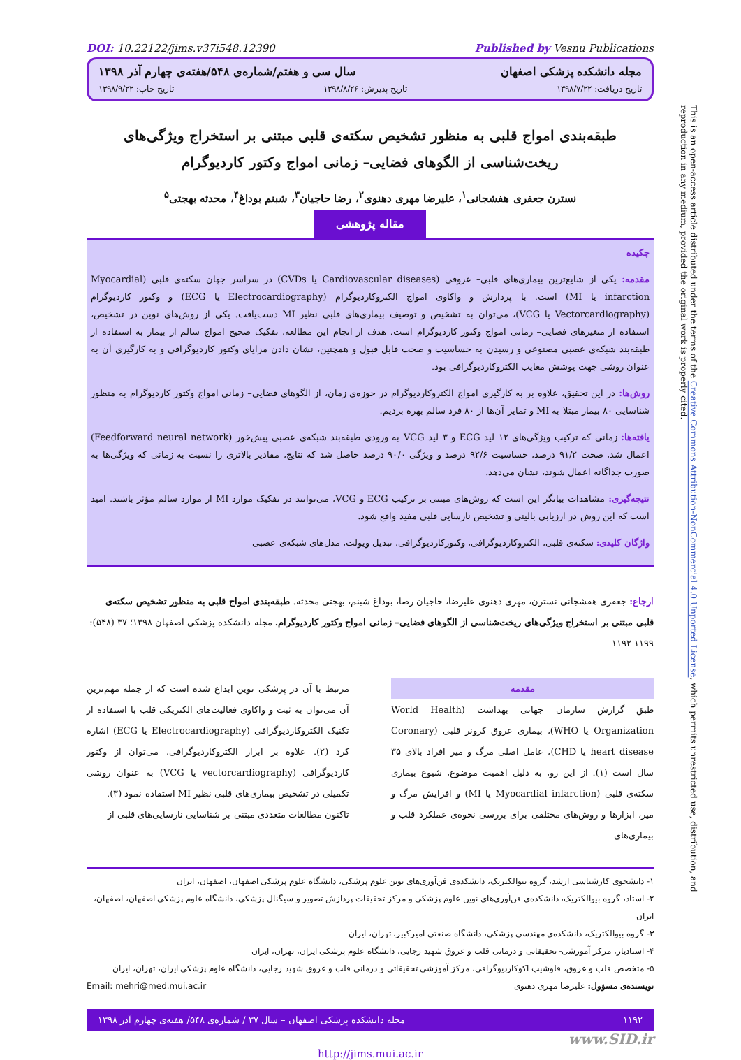DOI: 10.22122/jims.v37i548.12390 Published by Vesnu Publications
مجله دانشکده پزشکی اصفهان سال سی و هفتم/شماره‌ی ۵۴۸/هفته‌ی چهارم آذر ۱۳۹۸
تاریخ دریافت: ۱۳۹۸/۷/۲۲ تاریخ پذیرش: ۱۳۹۸/۸/۲۶ تاریخ چاپ: ۱۳۹۸/۹/۲۲
طبقه‌بندی امواج قلبی به منظور تشخیص سکته‌ی قلبی مبتنی بر استخراج ویژگی‌های ریخت‌شناسی از الگوهای فضایی– زمانی امواج وکتور کاردیوگرام
نسترن جعفری هفشجانی<sup>۱</sup>، علیرضا مهری دهنوی<sup>۲</sup>، رضا حاجیان<sup>۳</sup>، شبنم بوداغ<sup>۴</sup>، محدثه بهجتی<sup>۵</sup>
مقاله پژوهشی
چکیده
مقدمه: یکی از شایع‌ترین بیماری‌های قلبی– عروقی (Cardiovascular diseases یا CVDs) در سراسر جهان سکته‌ی قلبی (Myocardial infarction یا MI) است. با پردازش و واکاوی امواج الکتروکاردیوگرام (Electrocardiography یا ECG) و وکتور کاردیوگرام (Vectorcardiography یا VCG)، می‌توان به تشخیص و توصیف بیماری‌های قلبی نظیر MI دست‌یافت. یکی از روش‌های نوین در تشخیص، استفاده از متغیرهای فضایی– زمانی امواج وکتور کاردیوگرام است. هدف از انجام این مطالعه، تفکیک صحیح امواج سالم از بیمار به استفاده از طبقه‌بند شبکه‌ی عصبی مصنوعی و رسیدن به حساسیت و صحت قابل قبول و همچنین، نشان دادن مزایای وکتور کاردیوگرافی و به کارگیری آن به عنوان روشی جهت پوشش معایب الکتروکاردیوگرافی بود.
روش‌ها: در این تحقیق، علاوه بر به کارگیری امواج الکتروکاردیوگرام در حوزه‌ی زمان، از الگوهای فضایی– زمانی امواج وکتور کاردیوگرام به منظور شناسایی ۸۰ بیمار مبتلا به MI و تمایز آن‌ها از ۸۰ فرد سالم بهره بردیم.
یافته‌ها: زمانی که ترکیب ویژگی‌های ۱۲ لید ECG و ۳ لید VCG به ورودی طبقه‌بند شبکه‌ی عصبی پیش‌خور (Feedforward neural network) اعمال شد، صحت ۹۱/۲ درصد، حساسیت ۹۲/۶ درصد و ویژگی ۹۰/۰ درصد حاصل شد که نتایج، مقادیر بالاتری را نسبت به زمانی که ویژگی‌ها به صورت جداگانه اعمال شوند، نشان می‌دهد.
نتیجه‌گیری: مشاهدات بیانگر این است که روش‌های مبتنی بر ترکیب ECG و VCG، می‌توانند در تفکیک موارد MI از موارد سالم مؤثر باشند. امید است که این روش در ارزیابی بالینی و تشخیص نارسایی قلبی مفید واقع شود.
واژگان کلیدی: سکته‌ی قلبی، الکتروکاردیوگرافی، وکتورکاردیوگرافی، تبدیل ویولت، مدل‌های شبکه‌ی عصبی
ارجاع: جعفری هفشجانی نسترن، مهری دهنوی علیرضا، حاجیان رضا، بوداغ شبنم، بهجتی محدثه. طبقه‌بندی امواج قلبی به منظور تشخیص سکته‌ی قلبی مبتنی بر استخراج ویژگی‌های ریخت‌شناسی از الگوهای فضایی– زمانی امواج وکتور کاردیوگرام. مجله دانشکده پزشکی اصفهان ۱۳۹۸؛ ۳۷ (۵۴۸): ۱۱۹۹-۱۱۹۲
مقدمه
طبق گزارش سازمان جهانی بهداشت (World Health Organization یا WHO)، بیماری عروق کرونر قلبی (Coronary heart disease یا CHD)، عامل اصلی مرگ و میر افراد بالای ۳۵ سال است (۱). از این رو، به دلیل اهمیت موضوع، شیوع بیماری سکته‌ی قلبی (Myocardial infarction یا MI) و افزایش مرگ و میر، ابزارها و روش‌های مختلفی برای بررسی نحوه‌ی عملکرد قلب و بیماری‌های
مرتبط با آن در پزشکی نوین ابداع شده است که از جمله مهم‌ترین آن می‌توان به ثبت و واکاوی فعالیت‌های الکتریکی قلب با استفاده از تکنیک الکتروکاردیوگرافی (Electrocardiography یا ECG) اشاره کرد (۲). علاوه بر ابزار الکتروکاردیوگرافی، می‌توان از وکتور کاردیوگرافی (vectorcardiography یا VCG) به عنوان روشی تکمیلی در تشخیص بیماری‌های قلبی نظیر MI استفاده نمود (۳).
تاکنون مطالعات متعددی مبتنی بر شناسایی نارسایی‌های قلبی از
۱- دانشجوی کارشناسی ارشد، گروه بیوالکتریک، دانشکده‌ی فن‌آوری‌های نوین علوم پزشکی، دانشگاه علوم پزشکی اصفهان، اصفهان، ایران
۲- استاد، گروه بیوالکتریک، دانشکده‌ی فن‌آوری‌های نوین علوم پزشکی و مرکز تحقیقات پردازش تصویر و سیگنال پزشکی، دانشگاه علوم پزشکی اصفهان، اصفهان، ایران
۳- گروه بیوالکتریک، دانشکده‌ی مهندسی پزشکی، دانشگاه صنعتی امیرکبیر، تهران، ایران
۴- استادیار، مرکز آموزشی- تحقیقاتی و درمانی قلب و عروق شهید رجایی، دانشگاه علوم پزشکی ایران، تهران، ایران
۵- متخصص قلب و عروق، فلوشیپ اکوکاردیوگرافی، مرکز آموزشی تحقیقاتی و درمانی قلب و عروق شهید رجایی، دانشگاه علوم پزشکی ایران، تهران، ایران
نویسنده‌ی مسؤول: علیرضا مهری دهنوی Email: mehri@med.mui.ac.ir
۱۱۹۲ مجله دانشکده پزشکی اصفهان – سال ۳۷ / شماره‌ی ۵۴۸/ هفته‌ی چهارم آذر ۱۳۹۸
www.SID.ir
http://jims.mui.ac.ir
This is an open-access article distributed under the terms of the Creative Commons Attribution-NonCommercial 4.0 Unported License, which permits unrestricted use, distribution, and reproduction in any medium, provided the original work is properly cited.